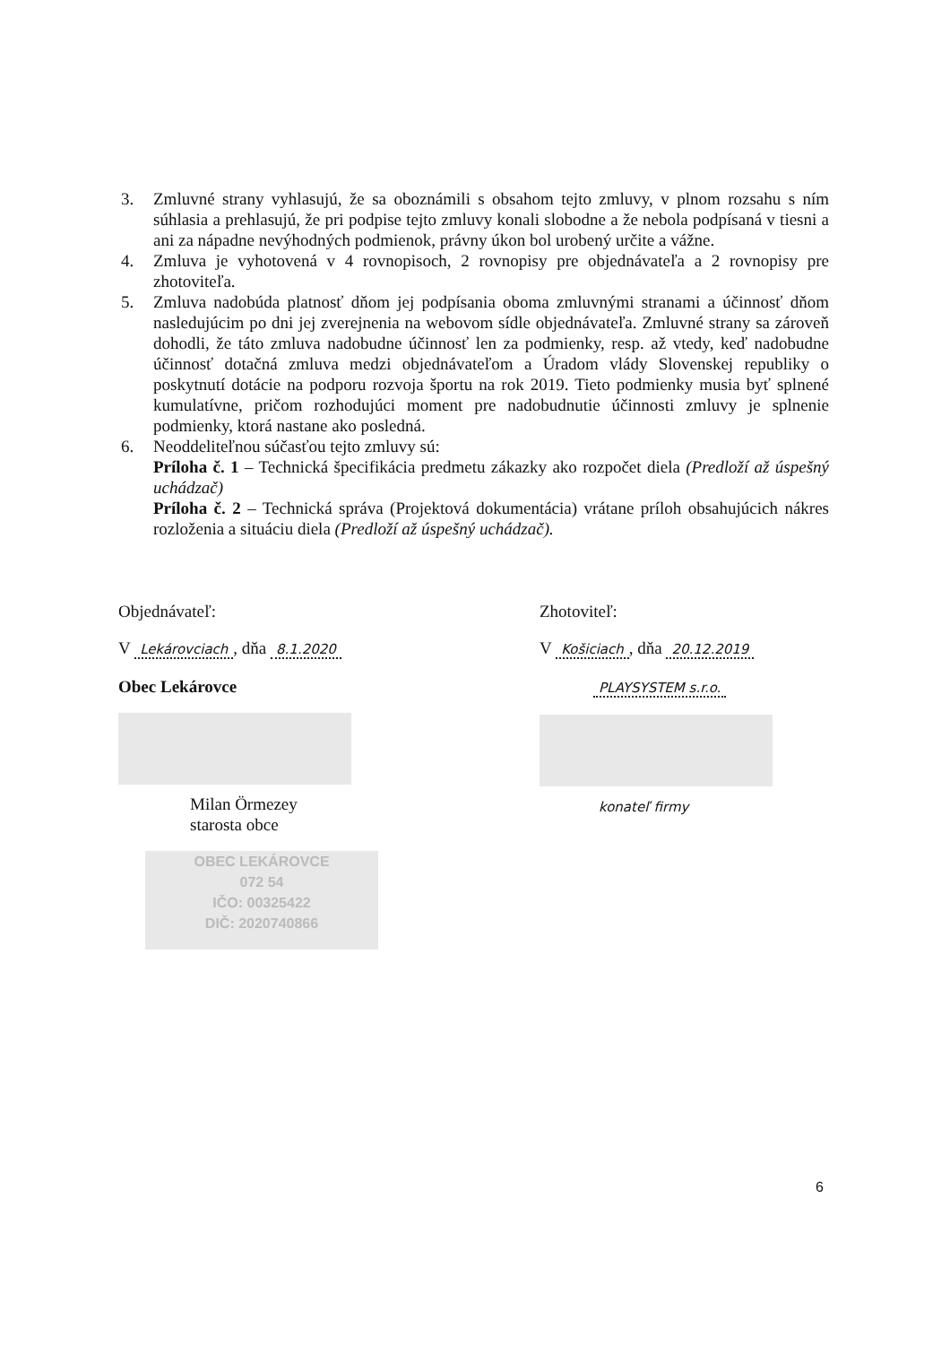3. Zmluvné strany vyhlasujú, že sa oboznámili s obsahom tejto zmluvy, v plnom rozsahu s ním súhlasia a prehlasujú, že pri podpise tejto zmluvy konali slobodne a že nebola podpísaná v tiesni a ani za nápadne nevýhodných podmienok, právny úkon bol urobený určite a vážne.
4. Zmluva je vyhotovená v 4 rovnopisoch, 2 rovnopisy pre objednávateľa a 2 rovnopisy pre zhotoviteľa.
5. Zmluva nadobúda platnosť dňom jej podpísania oboma zmluvnými stranami a účinnosť dňom nasledujúcim po dni jej zverejnenia na webovom sídle objednávateľa. Zmluvné strany sa zároveň dohodli, že táto zmluva nadobudne účinnosť len za podmienky, resp. až vtedy, keď nadobudne účinnosť dotačná zmluva medzi objednávateľom a Úradom vlády Slovenskej republiky o poskytnutí dotácie na podporu rozvoja športu na rok 2019. Tieto podmienky musia byť splnené kumulatívne, pričom rozhodujúci moment pre nadobudnutie účinnosti zmluvy je splnenie podmienky, ktorá nastane ako posledná.
6. Neoddeliteľnou súčasťou tejto zmluvy sú:
Príloha č. 1 – Technická špecifikácia predmetu zákazky ako rozpočet diela (Predloží až úspešný uchádzač)
Príloha č. 2 – Technická správa (Projektová dokumentácia) vrátane príloh obsahujúcich nákres rozloženia a situáciu diela (Predloží až úspešný uchádzač).
Objednávateľ:
V Lekárovciach, dňa 8.1.2020
Obec Lekárovce
Milan Örmezey
starosta obce
OBEC LEKÁROVCE
072 54
IČO: 00325422
DIČ: 2020740866
Zhotoviteľ:
V Košiciach, dňa 20.12.2019
PLAYSYSTEM s.r.o.
konateľ firmy
6